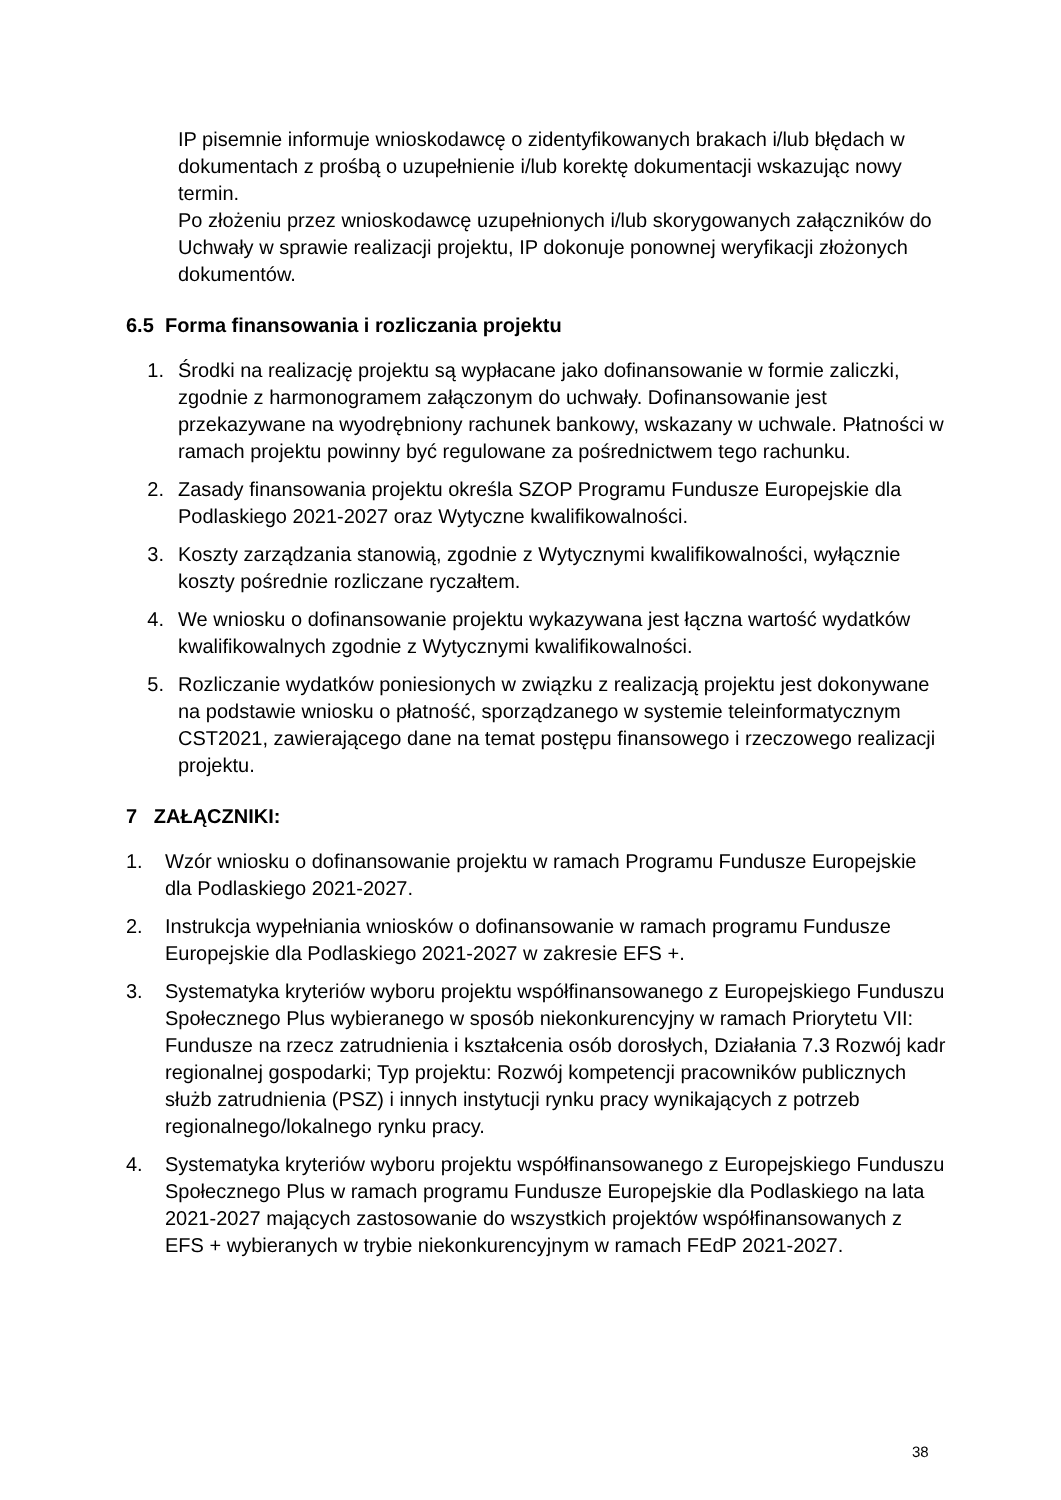IP pisemnie informuje wnioskodawcę o zidentyfikowanych brakach i/lub błędach w dokumentach z prośbą o uzupełnienie i/lub korektę dokumentacji wskazując nowy termin.
Po złożeniu przez wnioskodawcę uzupełnionych i/lub skorygowanych załączników do Uchwały w sprawie realizacji projektu, IP dokonuje ponownej weryfikacji złożonych dokumentów.
6.5 Forma finansowania i rozliczania projektu
1. Środki na realizację projektu są wypłacane jako dofinansowanie w formie zaliczki, zgodnie z harmonogramem załączonym do uchwały. Dofinansowanie jest przekazywane na wyodrębniony rachunek bankowy, wskazany w uchwale. Płatności w ramach projektu powinny być regulowane za pośrednictwem tego rachunku.
2. Zasady finansowania projektu określa SZOP Programu Fundusze Europejskie dla Podlaskiego 2021-2027 oraz Wytyczne kwalifikowalności.
3. Koszty zarządzania stanowią, zgodnie z Wytycznymi kwalifikowalności, wyłącznie koszty pośrednie rozliczane ryczałtem.
4. We wniosku o dofinansowanie projektu wykazywana jest łączna wartość wydatków kwalifikowalnych zgodnie z Wytycznymi kwalifikowalności.
5. Rozliczanie wydatków poniesionych w związku z realizacją projektu jest dokonywane na podstawie wniosku o płatność, sporządzanego w systemie teleinformatycznym CST2021, zawierającego dane na temat postępu finansowego i rzeczowego realizacji projektu.
7 ZAŁĄCZNIKI:
1. Wzór wniosku o dofinansowanie projektu w ramach Programu Fundusze Europejskie dla Podlaskiego 2021-2027.
2. Instrukcja wypełniania wniosków o dofinansowanie w ramach programu Fundusze Europejskie dla Podlaskiego 2021-2027 w zakresie EFS +.
3. Systematyka kryteriów wyboru projektu współfinansowanego z Europejskiego Funduszu Społecznego Plus wybieranego w sposób niekonkurencyjny w ramach Priorytetu VII: Fundusze na rzecz zatrudnienia i kształcenia osób dorosłych, Działania 7.3 Rozwój kadr regionalnej gospodarki; Typ projektu: Rozwój kompetencji pracowników publicznych służb zatrudnienia (PSZ) i innych instytucji rynku pracy wynikających z potrzeb regionalnego/lokalnego rynku pracy.
4. Systematyka kryteriów wyboru projektu współfinansowanego z Europejskiego Funduszu Społecznego Plus w ramach programu Fundusze Europejskie dla Podlaskiego na lata 2021-2027 mających zastosowanie do wszystkich projektów współfinansowanych z EFS + wybieranych w trybie niekonkurencyjnym w ramach FEdP 2021-2027.
38